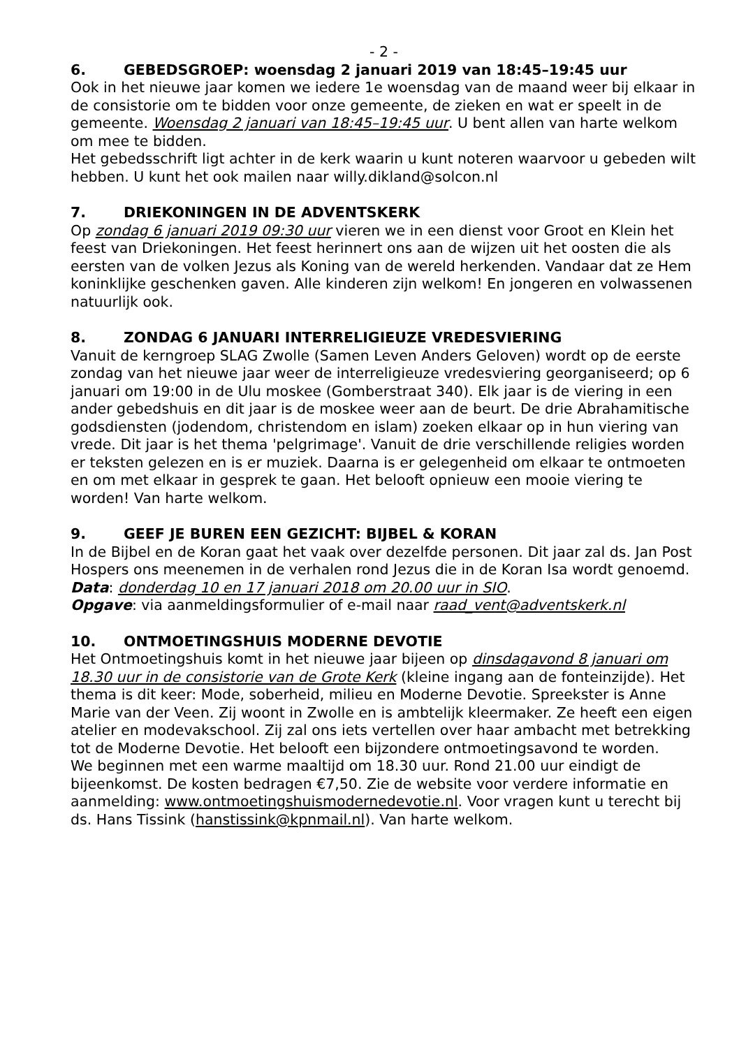- 2 -
6. GEBEDSGROEP: woensdag 2 januari 2019 van 18:45–19:45 uur
Ook in het nieuwe jaar komen we iedere 1e woensdag van de maand weer bij elkaar in de consistorie om te bidden voor onze gemeente, de zieken en wat er speelt in de gemeente. Woensdag 2 januari van 18:45–19:45 uur. U bent allen van harte welkom om mee te bidden.
Het gebedsschrift ligt achter in de kerk waarin u kunt noteren waarvoor u gebeden wilt hebben. U kunt het ook mailen naar willy.dikland@solcon.nl
7. DRIEKONINGEN IN DE ADVENTSKERK
Op zondag 6 januari 2019 09:30 uur vieren we in een dienst voor Groot en Klein het feest van Driekoningen. Het feest herinnert ons aan de wijzen uit het oosten die als eersten van de volken Jezus als Koning van de wereld herkenden. Vandaar dat ze Hem koninklijke geschenken gaven. Alle kinderen zijn welkom! En jongeren en volwassenen natuurlijk ook.
8. ZONDAG 6 JANUARI INTERRELIGIEUZE VREDESVIERING
Vanuit de kerngroep SLAG Zwolle (Samen Leven Anders Geloven) wordt op de eerste zondag van het nieuwe jaar weer de interreligieuze vredesviering georganiseerd; op 6 januari om 19:00 in de Ulu moskee (Gomberstraat 340). Elk jaar is de viering in een ander gebedshuis en dit jaar is de moskee weer aan de beurt. De drie Abrahamitische godsdiensten (jodendom, christendom en islam) zoeken elkaar op in hun viering van vrede. Dit jaar is het thema 'pelgrimage'. Vanuit de drie verschillende religies worden er teksten gelezen en is er muziek. Daarna is er gelegenheid om elkaar te ontmoeten en om met elkaar in gesprek te gaan. Het belooft opnieuw een mooie viering te worden! Van harte welkom.
9. GEEF JE BUREN EEN GEZICHT: BIJBEL & KORAN
In de Bijbel en de Koran gaat het vaak over dezelfde personen. Dit jaar zal ds. Jan Post Hospers ons meenemen in de verhalen rond Jezus die in de Koran Isa wordt genoemd.
Data: donderdag 10 en 17 januari 2018 om 20.00 uur in SIO.
Opgave: via aanmeldingsformulier of e-mail naar raad_vent@adventskerk.nl
10. ONTMOETINGSHUIS MODERNE DEVOTIE
Het Ontmoetingshuis komt in het nieuwe jaar bijeen op dinsdagavond 8 januari om 18.30 uur in de consistorie van de Grote Kerk (kleine ingang aan de fonteinzijde). Het thema is dit keer: Mode, soberheid, milieu en Moderne Devotie. Spreekster is Anne Marie van der Veen. Zij woont in Zwolle en is ambtelijk kleermaker. Ze heeft een eigen atelier en modevakschool. Zij zal ons iets vertellen over haar ambacht met betrekking tot de Moderne Devotie. Het belooft een bijzondere ontmoetingsavond te worden.
We beginnen met een warme maaltijd om 18.30 uur. Rond 21.00 uur eindigt de bijeenkomst. De kosten bedragen €7,50. Zie de website voor verdere informatie en aanmelding: www.ontmoetingshuismodernedevotie.nl. Voor vragen kunt u terecht bij ds. Hans Tissink (hanstissink@kpnmail.nl). Van harte welkom.